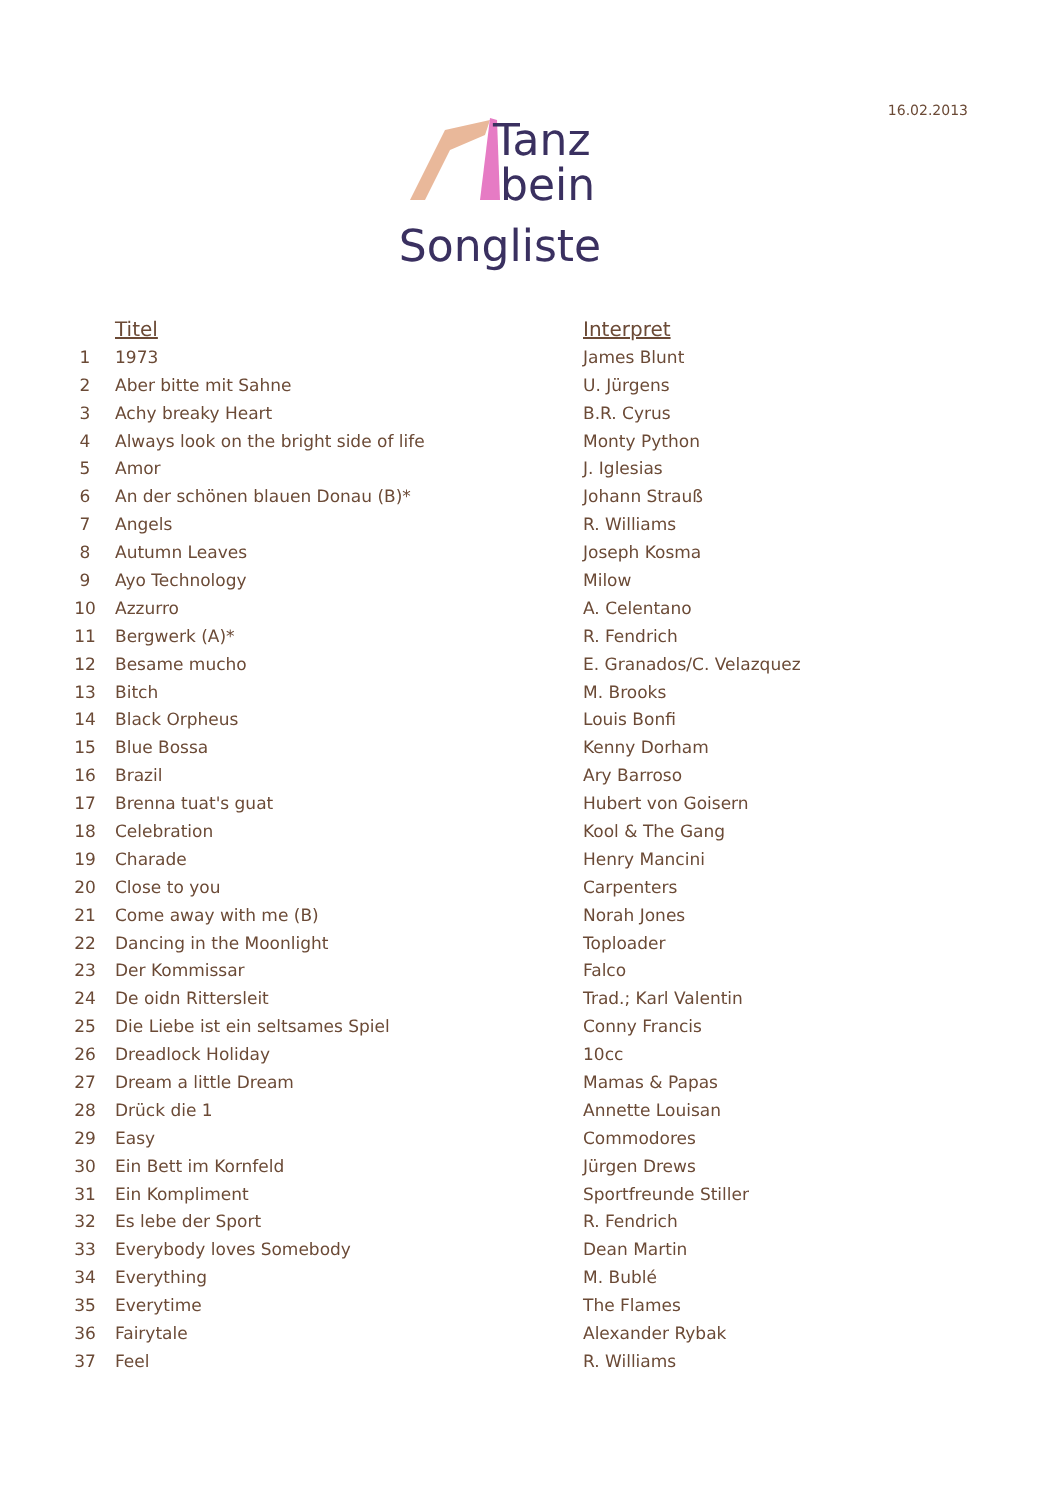16.02.2013
Tanz
bein
Songliste
| | Titel | Interpret |
| --- | --- | --- |
| 1 | 1973 | James Blunt |
| 2 | Aber bitte mit Sahne | U. Jürgens |
| 3 | Achy breaky Heart | B.R. Cyrus |
| 4 | Always look on the bright side of life | Monty Python |
| 5 | Amor | J. Iglesias |
| 6 | An der schönen blauen Donau (B)* | Johann Strauß |
| 7 | Angels | R. Williams |
| 8 | Autumn Leaves | Joseph Kosma |
| 9 | Ayo Technology | Milow |
| 10 | Azzurro | A. Celentano |
| 11 | Bergwerk (A)* | R. Fendrich |
| 12 | Besame mucho | E. Granados/C. Velazquez |
| 13 | Bitch | M. Brooks |
| 14 | Black Orpheus | Louis Bonfi |
| 15 | Blue Bossa | Kenny Dorham |
| 16 | Brazil | Ary Barroso |
| 17 | Brenna tuat's guat | Hubert von Goisern |
| 18 | Celebration | Kool & The Gang |
| 19 | Charade | Henry Mancini |
| 20 | Close to you | Carpenters |
| 21 | Come away with me (B) | Norah Jones |
| 22 | Dancing in the Moonlight | Toploader |
| 23 | Der Kommissar | Falco |
| 24 | De oidn Rittersleit | Trad.; Karl Valentin |
| 25 | Die Liebe ist ein seltsames Spiel | Conny Francis |
| 26 | Dreadlock Holiday | 10cc |
| 27 | Dream a little Dream | Mamas & Papas |
| 28 | Drück die 1 | Annette Louisan |
| 29 | Easy | Commodores |
| 30 | Ein Bett im Kornfeld | Jürgen Drews |
| 31 | Ein Kompliment | Sportfreunde Stiller |
| 32 | Es lebe der Sport | R. Fendrich |
| 33 | Everybody loves Somebody | Dean Martin |
| 34 | Everything | M. Bublé |
| 35 | Everytime | The Flames |
| 36 | Fairytale | Alexander Rybak |
| 37 | Feel | R. Williams |